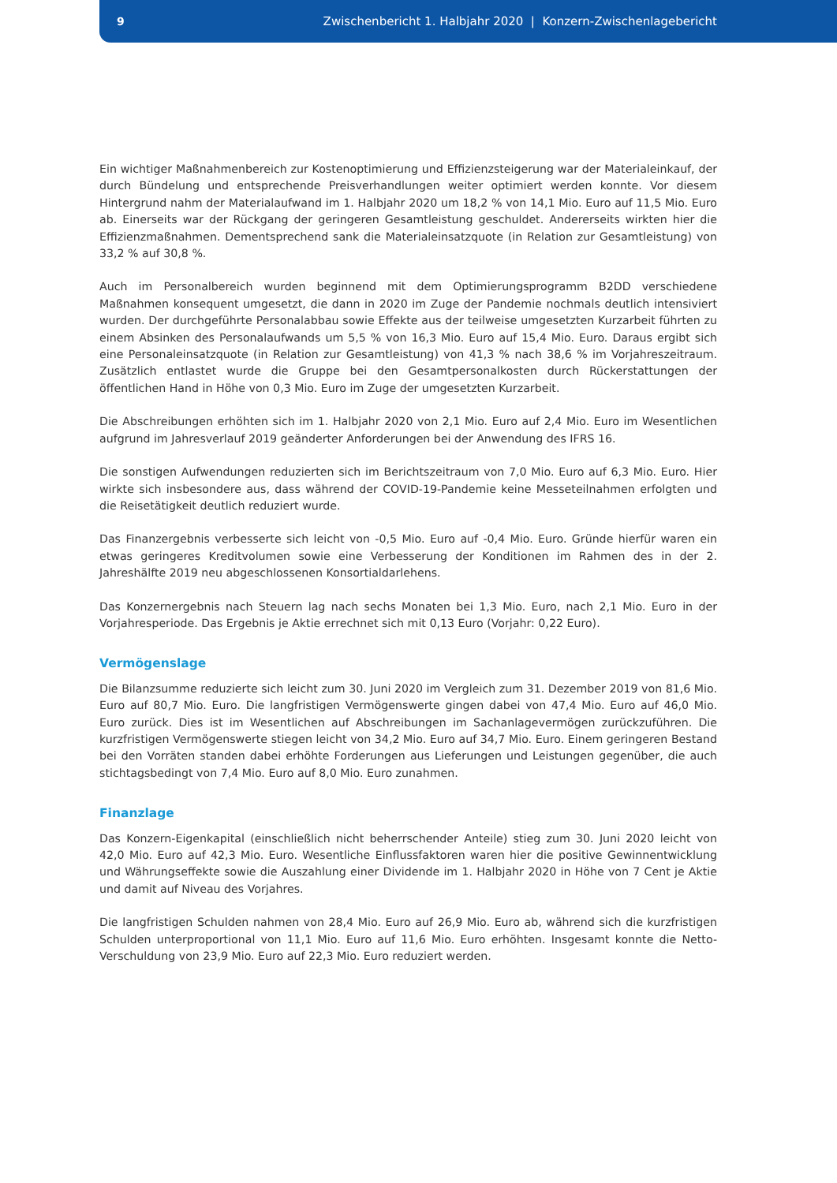9 Zwischenbericht 1. Halbjahr 2020 | Konzern-Zwischenlagebericht
Ein wichtiger Maßnahmenbereich zur Kostenoptimierung und Effizienzsteigerung war der Materialeinkauf, der durch Bündelung und entsprechende Preisverhandlungen weiter optimiert werden konnte. Vor diesem Hintergrund nahm der Materialaufwand im 1. Halbjahr 2020 um 18,2 % von 14,1 Mio. Euro auf 11,5 Mio. Euro ab. Einerseits war der Rückgang der geringeren Gesamtleistung geschuldet. Andererseits wirkten hier die Effizienzmaßnahmen. Dementsprechend sank die Materialeinsatzquote (in Relation zur Gesamtleistung) von 33,2 % auf 30,8 %.
Auch im Personalbereich wurden beginnend mit dem Optimierungsprogramm B2DD verschiedene Maßnahmen konsequent umgesetzt, die dann in 2020 im Zuge der Pandemie nochmals deutlich intensiviert wurden. Der durchgeführte Personalabbau sowie Effekte aus der teilweise umgesetzten Kurzarbeit führten zu einem Absinken des Personalaufwands um 5,5 % von 16,3 Mio. Euro auf 15,4 Mio. Euro. Daraus ergibt sich eine Personaleinsatzquote (in Relation zur Gesamtleistung) von 41,3 % nach 38,6 % im Vorjahreszeitraum. Zusätzlich entlastet wurde die Gruppe bei den Gesamtpersonalkosten durch Rückerstattungen der öffentlichen Hand in Höhe von 0,3 Mio. Euro im Zuge der umgesetzten Kurzarbeit.
Die Abschreibungen erhöhten sich im 1. Halbjahr 2020 von 2,1 Mio. Euro auf 2,4 Mio. Euro im Wesentlichen aufgrund im Jahresverlauf 2019 geänderter Anforderungen bei der Anwendung des IFRS 16.
Die sonstigen Aufwendungen reduzierten sich im Berichtszeitraum von 7,0 Mio. Euro auf 6,3 Mio. Euro. Hier wirkte sich insbesondere aus, dass während der COVID-19-Pandemie keine Messeteilnahmen erfolgten und die Reisetätigkeit deutlich reduziert wurde.
Das Finanzergebnis verbesserte sich leicht von -0,5 Mio. Euro auf -0,4 Mio. Euro. Gründe hierfür waren ein etwas geringeres Kreditvolumen sowie eine Verbesserung der Konditionen im Rahmen des in der 2. Jahreshälfte 2019 neu abgeschlossenen Konsortialdarlehens.
Das Konzernergebnis nach Steuern lag nach sechs Monaten bei 1,3 Mio. Euro, nach 2,1 Mio. Euro in der Vorjahresperiode. Das Ergebnis je Aktie errechnet sich mit 0,13 Euro (Vorjahr: 0,22 Euro).
Vermögenslage
Die Bilanzsumme reduzierte sich leicht zum 30. Juni 2020 im Vergleich zum 31. Dezember 2019 von 81,6 Mio. Euro auf 80,7 Mio. Euro. Die langfristigen Vermögenswerte gingen dabei von 47,4 Mio. Euro auf 46,0 Mio. Euro zurück. Dies ist im Wesentlichen auf Abschreibungen im Sachanlagevermögen zurückzuführen. Die kurzfristigen Vermögenswerte stiegen leicht von 34,2 Mio. Euro auf 34,7 Mio. Euro. Einem geringeren Bestand bei den Vorräten standen dabei erhöhte Forderungen aus Lieferungen und Leistungen gegenüber, die auch stichtagsbedingt von 7,4 Mio. Euro auf 8,0 Mio. Euro zunahmen.
Finanzlage
Das Konzern-Eigenkapital (einschließlich nicht beherrschender Anteile) stieg zum 30. Juni 2020 leicht von 42,0 Mio. Euro auf 42,3 Mio. Euro. Wesentliche Einflussfaktoren waren hier die positive Gewinnentwicklung und Währungseffekte sowie die Auszahlung einer Dividende im 1. Halbjahr 2020 in Höhe von 7 Cent je Aktie und damit auf Niveau des Vorjahres.
Die langfristigen Schulden nahmen von 28,4 Mio. Euro auf 26,9 Mio. Euro ab, während sich die kurzfristigen Schulden unterproportional von 11,1 Mio. Euro auf 11,6 Mio. Euro erhöhten. Insgesamt konnte die Netto-Verschuldung von 23,9 Mio. Euro auf 22,3 Mio. Euro reduziert werden.